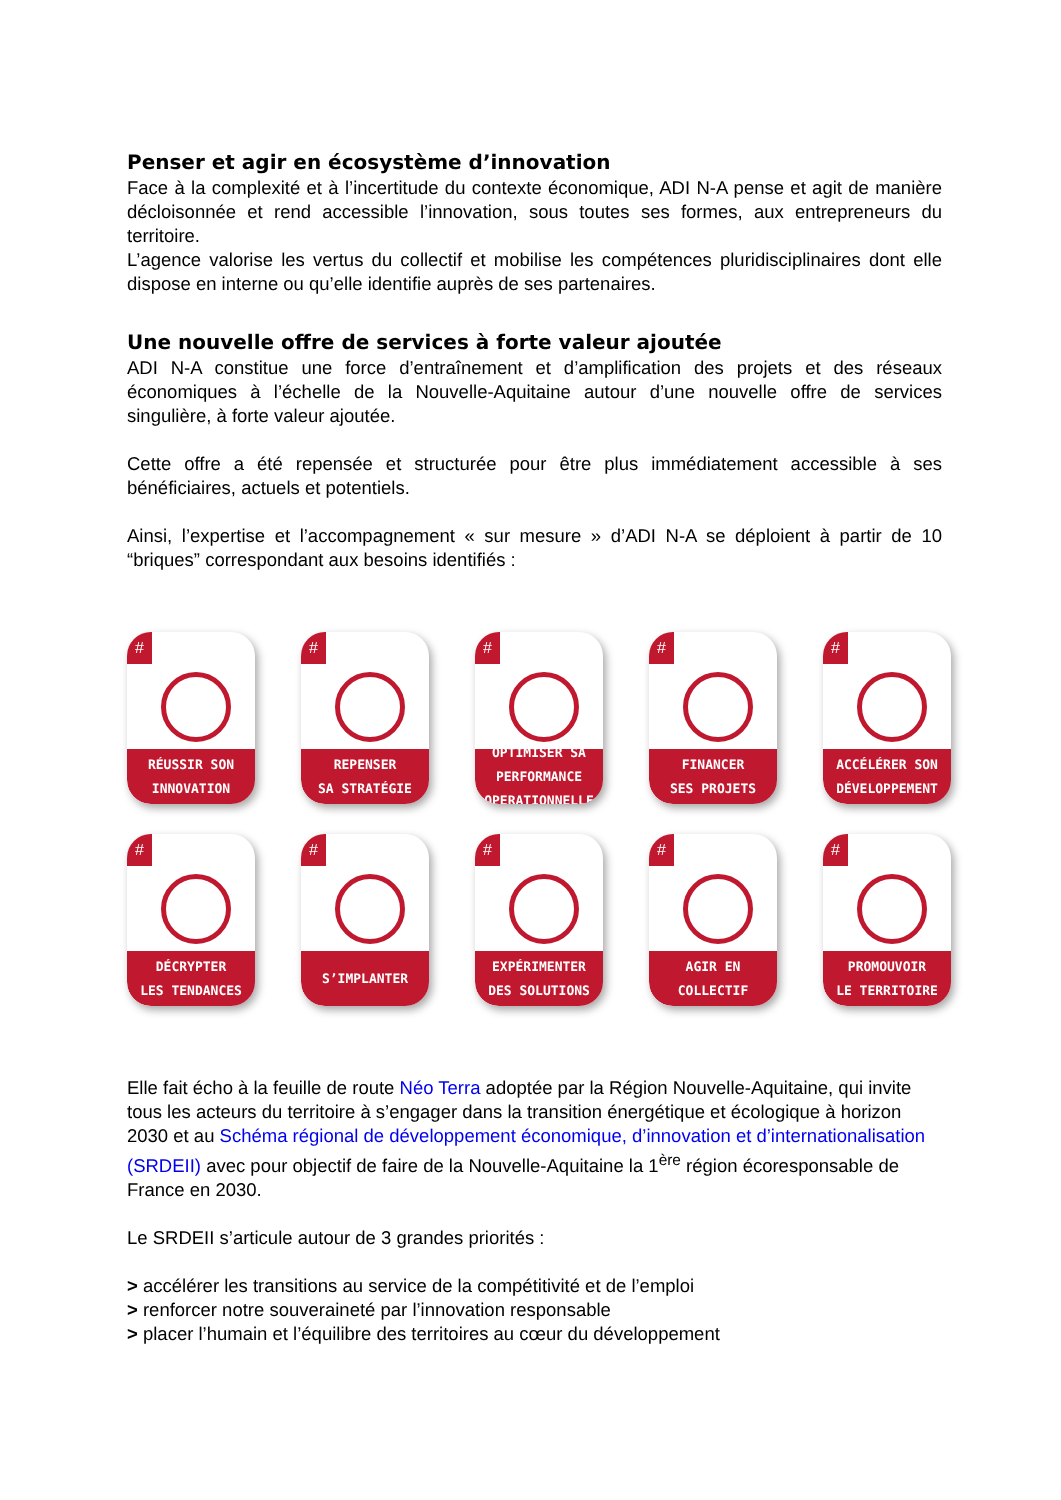Penser et agir en écosystème d’innovation
Face à la complexité et à l’incertitude du contexte économique, ADI N-A pense et agit de manière décloisonnée et rend accessible l’innovation, sous toutes ses formes, aux entrepreneurs du territoire.
L’agence valorise les vertus du collectif et mobilise les compétences pluridisciplinaires dont elle dispose en interne ou qu’elle identifie auprès de ses partenaires.
Une nouvelle offre de services à forte valeur ajoutée
ADI N-A constitue une force d’entraînement et d’amplification des projets et des réseaux économiques à l’échelle de la Nouvelle-Aquitaine autour d’une nouvelle offre de services singulière, à forte valeur ajoutée.
Cette offre a été repensée et structurée pour être plus immédiatement accessible à ses bénéficiaires, actuels et potentiels.
Ainsi, l’expertise et l’accompagnement « sur mesure » d’ADI N-A se déploient à partir de 10 “briques” correspondant aux besoins identifiés :
#
RÉUSSIR SON
INNOVATION
#
REPENSER
SA STRATÉGIE
#
OPTIMISER SA
PERFORMANCE
OPERATIONNELLE
#
FINANCER
SES PROJETS
#
ACCÉLÉRER SON
DÉVELOPPEMENT
#
DÉCRYPTER
LES TENDANCES
#
S’IMPLANTER
#
EXPÉRIMENTER
DES SOLUTIONS
#
AGIR EN
COLLECTIF
#
PROMOUVOIR
LE TERRITOIRE
Elle fait écho à la feuille de route Néo Terra adoptée par la Région Nouvelle-Aquitaine, qui invite tous les acteurs du territoire à s’engager dans la transition énergétique et écologique à horizon 2030 et au Schéma régional de développement économique, d’innovation et d’internationalisation (SRDEII) avec pour objectif de faire de la Nouvelle-Aquitaine la 1<sup>ère</sup> région écoresponsable de France en 2030.
Le SRDEII s’articule autour de 3 grandes priorités :
> accélérer les transitions au service de la compétitivité et de l’emploi
> renforcer notre souveraineté par l’innovation responsable
> placer l’humain et l’équilibre des territoires au cœur du développement